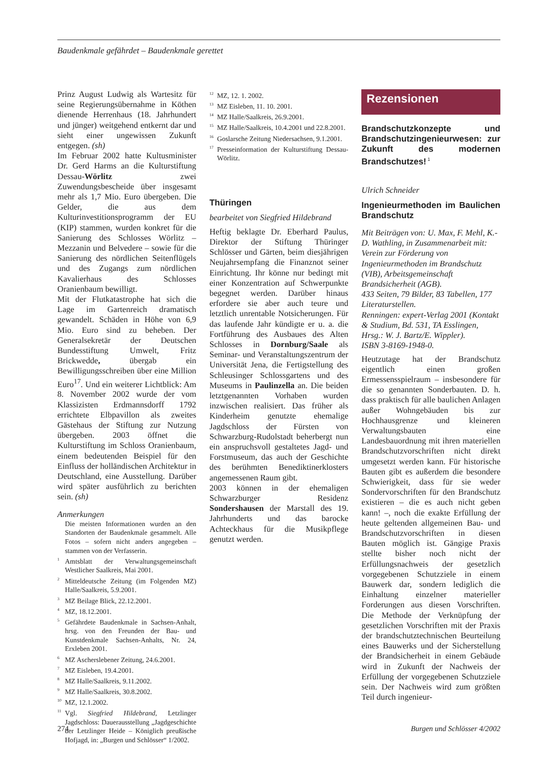Baudenkmale gefährdet – Baudenkmale gerettet
Prinz August Ludwig als Wartesitz für seine Regierungsübernahme in Köthen dienende Herrenhaus (18. Jahrhundert und jünger) weitgehend entkernt dar und sieht einer ungewissen Zukunft entgegen. (sh)
Im Februar 2002 hatte Kultusminister Dr. Gerd Harms an die Kulturstiftung Dessau-Wörlitz zwei Zuwendungsbescheide über insgesamt mehr als 1,7 Mio. Euro übergeben. Die Gelder, die aus dem Kulturinvestitionsprogramm der EU (KIP) stammen, wurden konkret für die Sanierung des Schlosses Wörlitz – Mezzanin und Belvedere – sowie für die Sanierung des nördlichen Seitenflügels und des Zugangs zum nördlichen Kavalierhaus des Schlosses Oranienbaum bewilligt.
Mit der Flutkatastrophe hat sich die Lage im Gartenreich dramatisch gewandelt. Schäden in Höhe von 6,9 Mio. Euro sind zu beheben. Der Generalsekretär der Deutschen Bundesstiftung Umwelt, Fritz Brickwedde, übergab ein Bewilligungsschreiben über eine Million Euro<sup>17</sup>. Und ein weiterer Lichtblick: Am 8. November 2002 wurde der vom Klassizisten Erdmannsdorff 1792 errichtete Elbpavillon als zweites Gästehaus der Stiftung zur Nutzung übergeben. 2003 öffnet die Kulturstiftung im Schloss Oranienbaum, einem bedeutenden Beispiel für den Einfluss der holländischen Architektur in Deutschland, eine Ausstellung. Darüber wird später ausführlich zu berichten sein. (sh)
Anmerkungen
Die meisten Informationen wurden an den Standorten der Baudenkmale gesammelt. Alle Fotos – sofern nicht anders angegeben – stammen von der Verfasserin.
<sup>1</sup> Amtsblatt der Verwaltungsgemeinschaft Westlicher Saalkreis, Mai 2001.
<sup>2</sup> Mitteldeutsche Zeitung (im Folgenden MZ) Halle/Saalkreis, 5.9.2001.
<sup>3</sup> MZ Beilage Blick, 22.12.2001.
<sup>4</sup> MZ, 18.12.2001.
<sup>5</sup> Gefährdete Baudenkmale in Sachsen-Anhalt, hrsg. von den Freunden der Bau- und Kunstdenkmale Sachsen-Anhalts, Nr. 24, Erxleben 2001.
<sup>6</sup> MZ Ascherslebener Zeitung, 24.6.2001.
<sup>7</sup> MZ Eisleben, 19.4.2001.
<sup>8</sup> MZ Halle/Saalkreis, 9.11.2002.
<sup>9</sup> MZ Halle/Saalkreis, 30.8.2002.
<sup>10</sup> MZ, 12.1.2002.
<sup>11</sup> Vgl. Siegfried Hildebrand, Letzlinger Jagdschloss: Dauerausstellung „Jagdgeschichte der Letzlinger Heide – Königlich preußische Hofjagd, in: „Burgen und Schlösser“ 1/2002.
<sup>12</sup> MZ, 12. 1. 2002.
<sup>13</sup> MZ Eisleben, 11. 10. 2001.
<sup>14</sup> MZ Halle/Saalkreis, 26.9.2001.
<sup>15</sup> MZ Halle/Saalkreis, 10.4.2001 und 22.8.2001.
<sup>16</sup> Goslarsche Zeitung Niedersachsen, 9.1.2001.
<sup>17</sup> Presseinformation der Kulturstiftung Dessau-Wörlitz.
Thüringen
bearbeitet von Siegfried Hildebrand
Heftig beklagte Dr. Eberhard Paulus, Direktor der Stiftung Thüringer Schlösser und Gärten, beim diesjährigen Neujahrsempfang die Finanznot seiner Einrichtung. Ihr könne nur bedingt mit einer Konzentration auf Schwerpunkte begegnet werden. Darüber hinaus erfordere sie aber auch teure und letztlich unrentable Notsicherungen. Für das laufende Jahr kündigte er u. a. die Fortführung des Ausbaues des Alten Schlosses in Dornburg/Saale als Seminar- und Veranstaltungszentrum der Universität Jena, die Fertigstellung des Schleusinger Schlossgartens und des Museums in Paulinzella an. Die beiden letztgenannten Vorhaben wurden inzwischen realisiert. Das früher als Kinderheim genutzte ehemalige Jagdschloss der Fürsten von Schwarzburg-Rudolstadt beherbergt nun ein anspruchsvoll gestaltetes Jagd- und Forstmuseum, das auch der Geschichte des berühmten Benediktinerklosters angemessenen Raum gibt.
2003 können in der ehemaligen Schwarzburger Residenz Sondershausen der Marstall des 19. Jahrhunderts und das barocke Achteckhaus für die Musikpflege genutzt werden.
Rezensionen
Brandschutzkonzepte und Brandschutzingenieurwesen: zur Zukunft des modernen Brandschutzes!<sup>1</sup>
Ulrich Schneider
Ingenieurmethoden im Baulichen Brandschutz
Mit Beiträgen von: U. Max, F. Mehl, K.-D. Wathling, in Zusammenarbeit mit: Verein zur Förderung von Ingenieurmethoden im Brandschutz (VIB), Arbeitsgemeinschaft Brandsicherheit (AGB).
433 Seiten, 79 Bilder, 83 Tabellen, 177 Literaturstellen.
Renningen: expert-Verlag 2001 (Kontakt & Studium, Bd. 531, TA Esslingen, Hrsg.: W. J. Bartz/E. Wippler).
ISBN 3-8169-1948-0.
Heutzutage hat der Brandschutz eigentlich einen großen Ermessensspielraum – insbesondere für die so genannten Sonderbauten. D. h. dass praktisch für alle baulichen Anlagen außer Wohngebäuden bis zur Hochhausgrenze und kleineren Verwaltungsbauten eine Landesbauordnung mit ihren materiellen Brandschutzvorschriften nicht direkt umgesetzt werden kann. Für historische Bauten gibt es außerdem die besondere Schwierigkeit, dass für sie weder Sondervorschriften für den Brandschutz existieren – die es auch nicht geben kann! –, noch die exakte Erfüllung der heute geltenden allgemeinen Bau- und Brandschutzvorschriften in diesen Bauten möglich ist. Gängige Praxis stellte bisher noch nicht der Erfüllungsnachweis der gesetzlich vorgegebenen Schutzziele in einem Bauwerk dar, sondern lediglich die Einhaltung einzelner materieller Forderungen aus diesen Vorschriften. Die Methode der Verknüpfung der gesetzlichen Vorschriften mit der Praxis der brandschutztechnischen Beurteilung eines Bauwerks und der Sicherstellung der Brandsicherheit in einem Gebäude wird in Zukunft der Nachweis der Erfüllung der vorgegebenen Schutzziele sein. Der Nachweis wird zum größten Teil durch ingenieur-
274 Burgen und Schlösser 4/2002